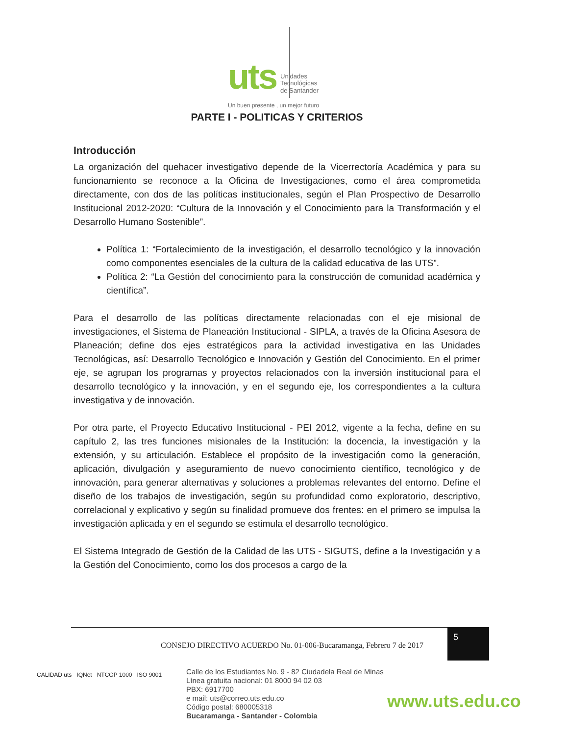uts Unidades
Tecnológicas
de Santander
Un buen presente , un mejor futuro
PARTE I - POLITICAS Y CRITERIOS
Introducción
La organización del quehacer investigativo depende de la Vicerrectoría Académica y para su funcionamiento se reconoce a la Oficina de Investigaciones, como el área comprometida directamente, con dos de las políticas institucionales, según el Plan Prospectivo de Desarrollo Institucional 2012-2020: “Cultura de la Innovación y el Conocimiento para la Transformación y el Desarrollo Humano Sostenible”.
Política 1: “Fortalecimiento de la investigación, el desarrollo tecnológico y la innovación como componentes esenciales de la cultura de la calidad educativa de las UTS”.
Política 2: “La Gestión del conocimiento para la construcción de comunidad académica y científica”.
Para el desarrollo de las políticas directamente relacionadas con el eje misional de investigaciones, el Sistema de Planeación Institucional - SIPLA, a través de la Oficina Asesora de Planeación; define dos ejes estratégicos para la actividad investigativa en las Unidades Tecnológicas, así: Desarrollo Tecnológico e Innovación y Gestión del Conocimiento. En el primer eje, se agrupan los programas y proyectos relacionados con la inversión institucional para el desarrollo tecnológico y la innovación, y en el segundo eje, los correspondientes a la cultura investigativa y de innovación.
Por otra parte, el Proyecto Educativo Institucional - PEI 2012, vigente a la fecha, define en su capítulo 2, las tres funciones misionales de la Institución: la docencia, la investigación y la extensión, y su articulación. Establece el propósito de la investigación como la generación, aplicación, divulgación y aseguramiento de nuevo conocimiento científico, tecnológico y de innovación, para generar alternativas y soluciones a problemas relevantes del entorno. Define el diseño de los trabajos de investigación, según su profundidad como exploratorio, descriptivo, correlacional y explicativo y según su finalidad promueve dos frentes: en el primero se impulsa la investigación aplicada y en el segundo se estimula el desarrollo tecnológico.
El Sistema Integrado de Gestión de la Calidad de las UTS - SIGUTS, define a la Investigación y a la Gestión del Conocimiento, como los dos procesos a cargo de la
CONSEJO DIRECTIVO ACUERDO No. 01-006-Bucaramanga, Febrero 7 de 2017
5
CALIDAD uts IQNet NTCGP 1000 ISO 9001
Calle de los Estudiantes No. 9 - 82 Ciudadela Real de Minas
Línea gratuita nacional: 01 8000 94 02 03
PBX: 6917700
e mail: uts@correo.uts.edu.co
Código postal: 680005318
Bucaramanga - Santander - Colombia
www.uts.edu.co